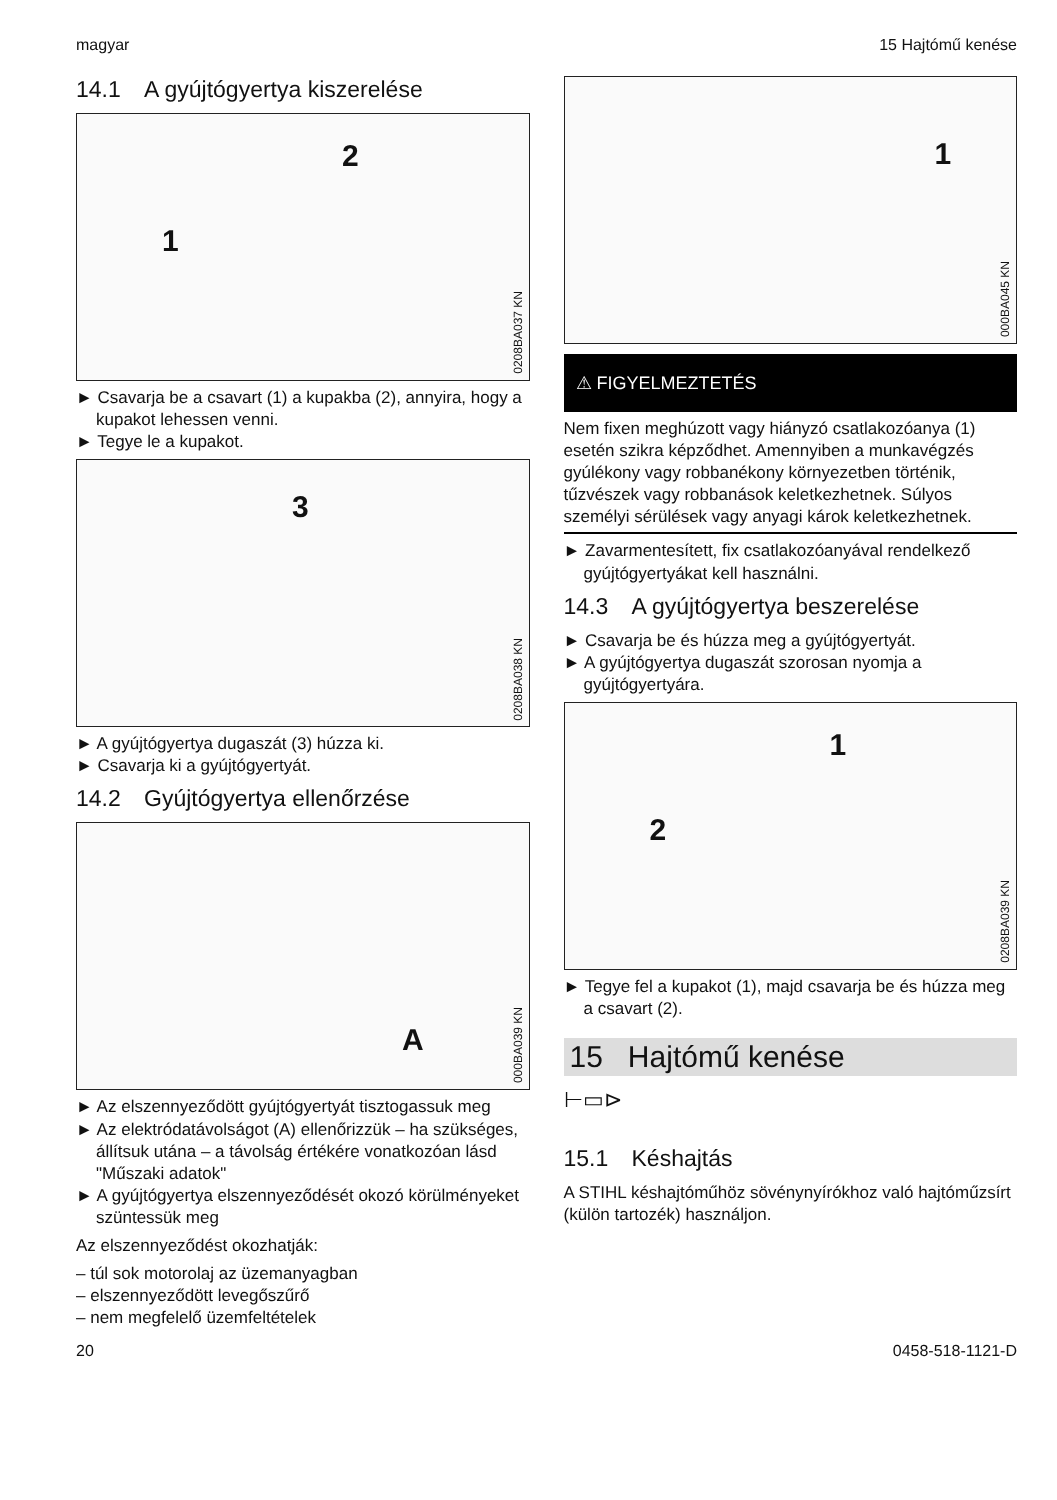magyar 15 Hajtómű kenése
14.1 A gyújtógyertya kiszerelése
2
1
0208BA037 KN
► Csavarja be a csavart (1) a kupakba (2), annyira, hogy a kupakot lehessen venni.
► Tegye le a kupakot.
3
0208BA038 KN
► A gyújtógyertya dugaszát (3) húzza ki.
► Csavarja ki a gyújtógyertyát.
14.2 Gyújtógyertya ellenőrzése
A
000BA039 KN
► Az elszennyeződött gyújtógyertyát tisztogassuk meg
► Az elektródatávolságot (A) ellenőrizzük – ha szükséges, állítsuk utána – a távolság értékére vonatkozóan lásd "Műszaki adatok"
► A gyújtógyertya elszennyeződését okozó körülményeket szüntessük meg
Az elszennyeződést okozhatják:
– túl sok motorolaj az üzemanyagban
– elszennyeződött levegőszűrő
– nem megfelelő üzemfeltételek
1
000BA045 KN
⚠ FIGYELMEZTETÉS
Nem fixen meghúzott vagy hiányzó csatlakozóanya (1) esetén szikra képződhet. Amennyiben a munkavégzés gyúlékony vagy robbanékony környezetben történik, tűzvészek vagy robbanások keletkezhetnek. Súlyos személyi sérülések vagy anyagi károk keletkezhetnek.
► Zavarmentesített, fix csatlakozóanyával rendelkező gyújtógyertyákat kell használni.
14.3 A gyújtógyertya beszerelése
► Csavarja be és húzza meg a gyújtógyertyát.
► A gyújtógyertya dugaszát szorosan nyomja a gyújtógyertyára.
1
2
0208BA039 KN
► Tegye fel a kupakot (1), majd csavarja be és húzza meg a csavart (2).
15 Hajtómű kenése
⊢▭⊳
15.1 Késhajtás
A STIHL késhajtóműhöz sövénynyírókhoz való hajtóműzsírt (külön tartozék) használjon.
20 0458-518-1121-D